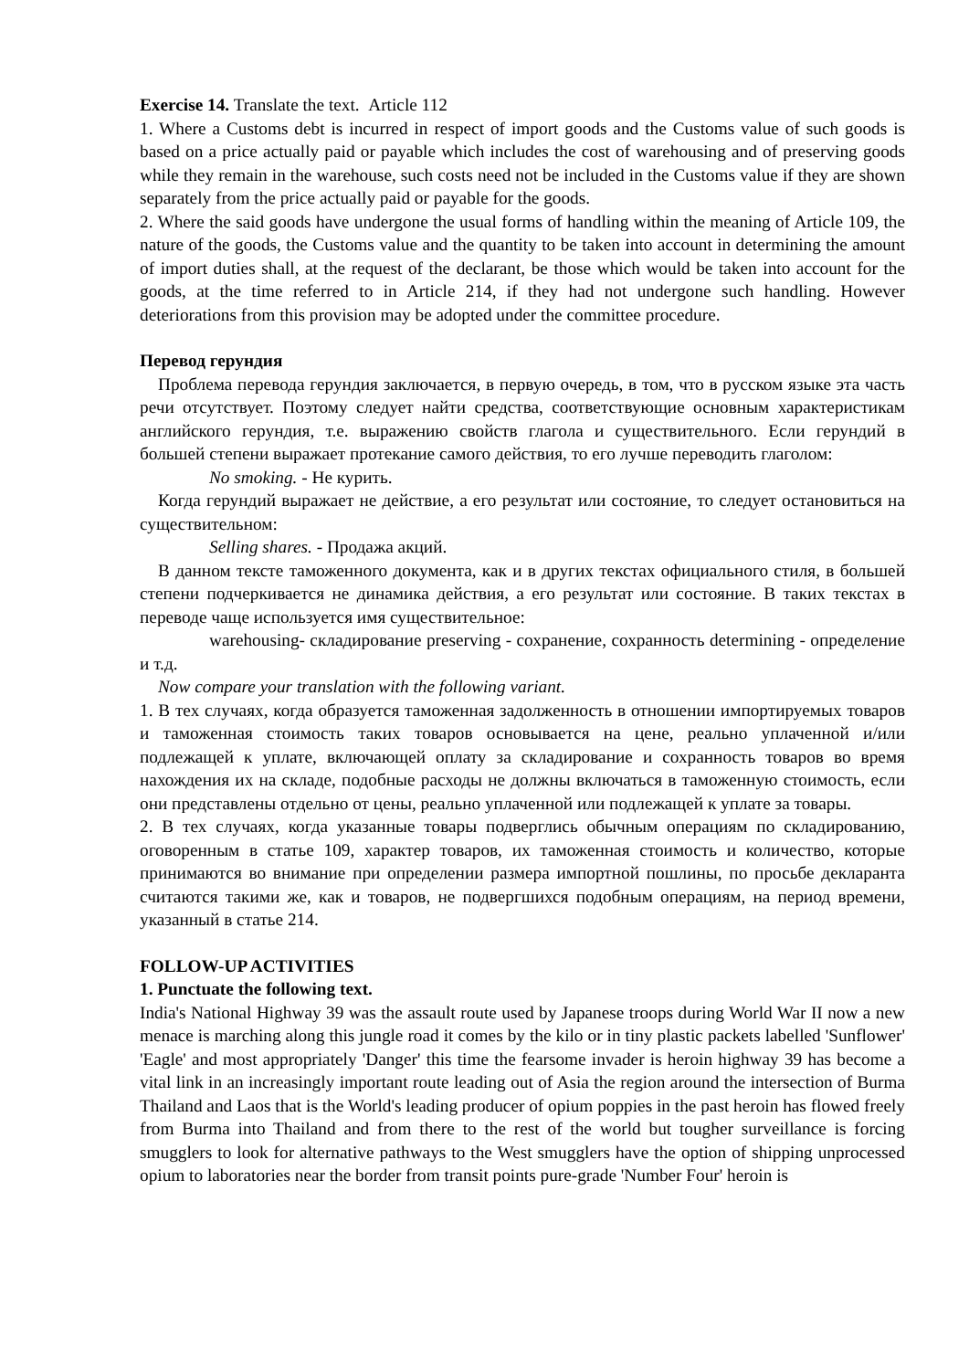Exercise 14. Translate the text. Article 112
1. Where a Customs debt is incurred in respect of import goods and the Customs value of such goods is based on a price actually paid or payable which includes the cost of warehousing and of preserving goods while they remain in the warehouse, such costs need not be included in the Customs value if they are shown separately from the price actually paid or payable for the goods.
2. Where the said goods have undergone the usual forms of handling within the meaning of Article 109, the nature of the goods, the Customs value and the quantity to be taken into account in determining the amount of import duties shall, at the request of the declarant, be those which would be taken into account for the goods, at the time referred to in Article 214, if they had not undergone such handling. However deteriorations from this provision may be adopted under the committee procedure.
Перевод герундия
Проблема перевода герундия заключается, в первую очередь, в том, что в русском языке эта часть речи отсутствует. Поэтому следует найти средства, соответствующие основным характеристикам английского герундия, т.е. выражению свойств глагола и существительного. Если герундий в большей степени выражает протекание самого действия, то его лучше переводить глаголом:
No smoking. - Не курить.
Когда герундий выражает не действие, а его результат или состояние, то следует остановиться на существительном:
Selling shares. - Продажа акций.
В данном тексте таможенного документа, как и в других текстах официального стиля, в большей степени подчеркивается не динамика действия, а его результат или состояние. В таких текстах в переводе чаще используется имя существительное:
warehousing- складирование preserving - сохранение, сохранность determining - определение и т.д.
Now compare your translation with the following variant.
1. В тех случаях, когда образуется таможенная задолженность в отношении импортируемых товаров и таможенная стоимость таких товаров основывается на цене, реально уплаченной и/или подлежащей к уплате, включающей оплату за складирование и сохранность товаров во время нахождения их на складе, подобные расходы не должны включаться в таможенную стоимость, если они представлены отдельно от цены, реально уплаченной или подлежащей к уплате за товары.
2. В тех случаях, когда указанные товары подверглись обычным операциям по складированию, оговоренным в статье 109, характер товаров, их таможенная стоимость и количество, которые принимаются во внимание при определении размера импортной пошлины, по просьбе декларанта считаются такими же, как и товаров, не подвергшихся подобным операциям, на период времени, указанный в статье 214.
FOLLOW-UP ACTIVITIES
1. Punctuate the following text.
India's National Highway 39 was the assault route used by Japanese troops during World War II now a new menace is marching along this jungle road it comes by the kilo or in tiny plastic packets labelled 'Sunflower' 'Eagle' and most appropriately 'Danger' this time the fearsome invader is heroin highway 39 has become a vital link in an increasingly important route leading out of Asia the region around the intersection of Burma Thailand and Laos that is the World's leading producer of opium poppies in the past heroin has flowed freely from Burma into Thailand and from there to the rest of the world but tougher surveillance is forcing smugglers to look for alternative pathways to the West smugglers have the option of shipping unprocessed opium to laboratories near the border from transit points pure-grade 'Number Four' heroin is